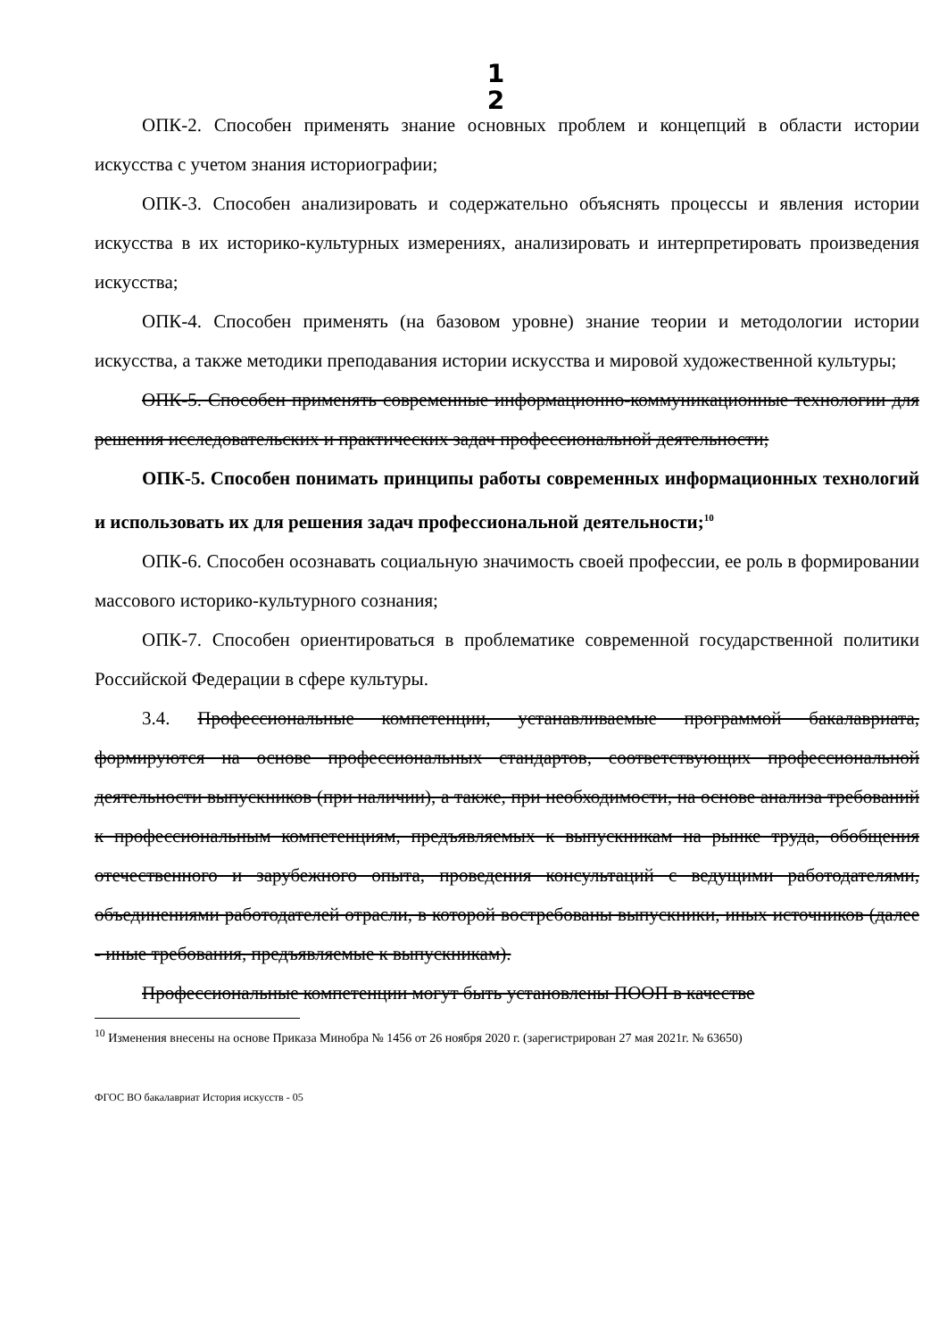1
2
ОПК-2. Способен применять знание основных проблем и концепций в области истории искусства с учетом знания историографии;
ОПК-3. Способен анализировать и содержательно объяснять процессы и явления истории искусства в их историко-культурных измерениях, анализировать и интерпретировать произведения искусства;
ОПК-4. Способен применять (на базовом уровне) знание теории и методологии истории искусства, а также методики преподавания истории искусства и мировой художественной культуры;
ОПК-5. Способен применять современные информационно-коммуникационные технологии для решения исследовательских и практических задач профессиональной деятельности;
ОПК-5. Способен понимать принципы работы современных информационных технологий и использовать их для решения задач профессиональной деятельности;<sup>10</sup>
ОПК-6. Способен осознавать социальную значимость своей профессии, ее роль в формировании массового историко-культурного сознания;
ОПК-7. Способен ориентироваться в проблематике современной государственной политики Российской Федерации в сфере культуры.
3.4. Профессиональные компетенции, устанавливаемые программой бакалавриата, формируются на основе профессиональных стандартов, соответствующих профессиональной деятельности выпускников (при наличии), а также, при необходимости, на основе анализа требований к профессиональным компетенциям, предъявляемых к выпускникам на рынке труда, обобщения отечественного и зарубежного опыта, проведения консультаций с ведущими работодателями, объединениями работодателей отрасли, в которой востребованы выпускники, иных источников (далее - иные требования, предъявляемые к выпускникам).
Профессиональные компетенции могут быть установлены ПООП в качестве
<sup>10</sup> Изменения внесены на основе Приказа Минобра № 1456 от 26 ноября 2020 г. (зарегистрирован 27 мая 2021г. № 63650)
ФГОС ВО бакалавриат История искусств - 05